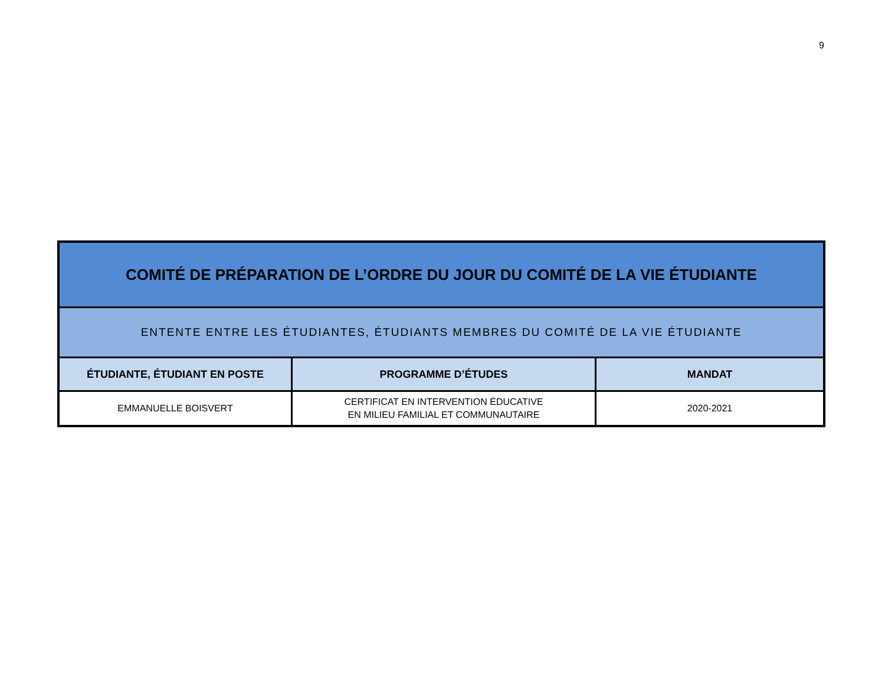9
| COMITÉ DE PRÉPARATION DE L’ORDRE DU JOUR DU COMITÉ DE LA VIE ÉTUDIANTE | | |
| ENTENTE ENTRE LES ÉTUDIANTES, ÉTUDIANTS MEMBRES DU COMITÉ DE LA VIE ÉTUDIANTE | | |
| ÉTUDIANTE, ÉTUDIANT EN POSTE | PROGRAMME D’ÉTUDES | MANDAT |
| EMMANUELLE BOISVERT | CERTIFICAT EN INTERVENTION ÉDUCATIVE EN MILIEU FAMILIAL ET COMMUNAUTAIRE | 2020-2021 |